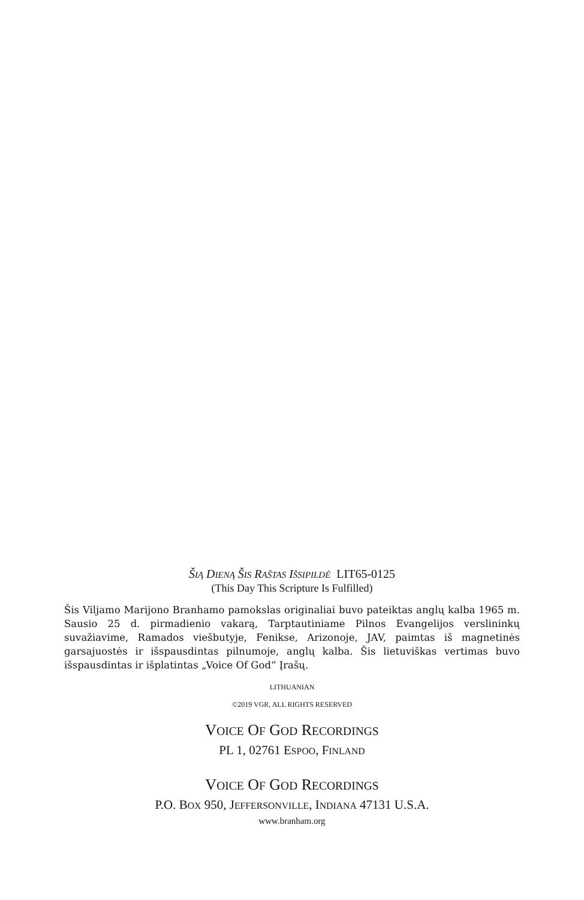ŠIĄ DIENĄ ŠIS RAŠTAS IŠSIPILDĖ LIT65-0125
(This Day This Scripture Is Fulfilled)
Šis Viljamo Marijono Branhamo pamokslas originaliai buvo pateiktas anglų kalba 1965 m. Sausio 25 d. pirmadienio vakarą, Tarptautiniame Pilnos Evangelijos verslininkų suvažiavime, Ramados viešbutyje, Fenikse, Arizonoje, JAV, paimtas iš magnetinės garsajuostės ir išspausdintas pilnumoje, anglų kalba. Šis lietuviškas vertimas buvo išspausdintas ir išplatintas „Voice Of God“ Įrašų.
LITHUANIAN
©2019 VGR, ALL RIGHTS RESERVED
VOICE OF GOD RECORDINGS
PL 1, 02761 ESPOO, FINLAND
VOICE OF GOD RECORDINGS
P.O. BOX 950, JEFFERSONVILLE, INDIANA 47131 U.S.A.
www.branham.org